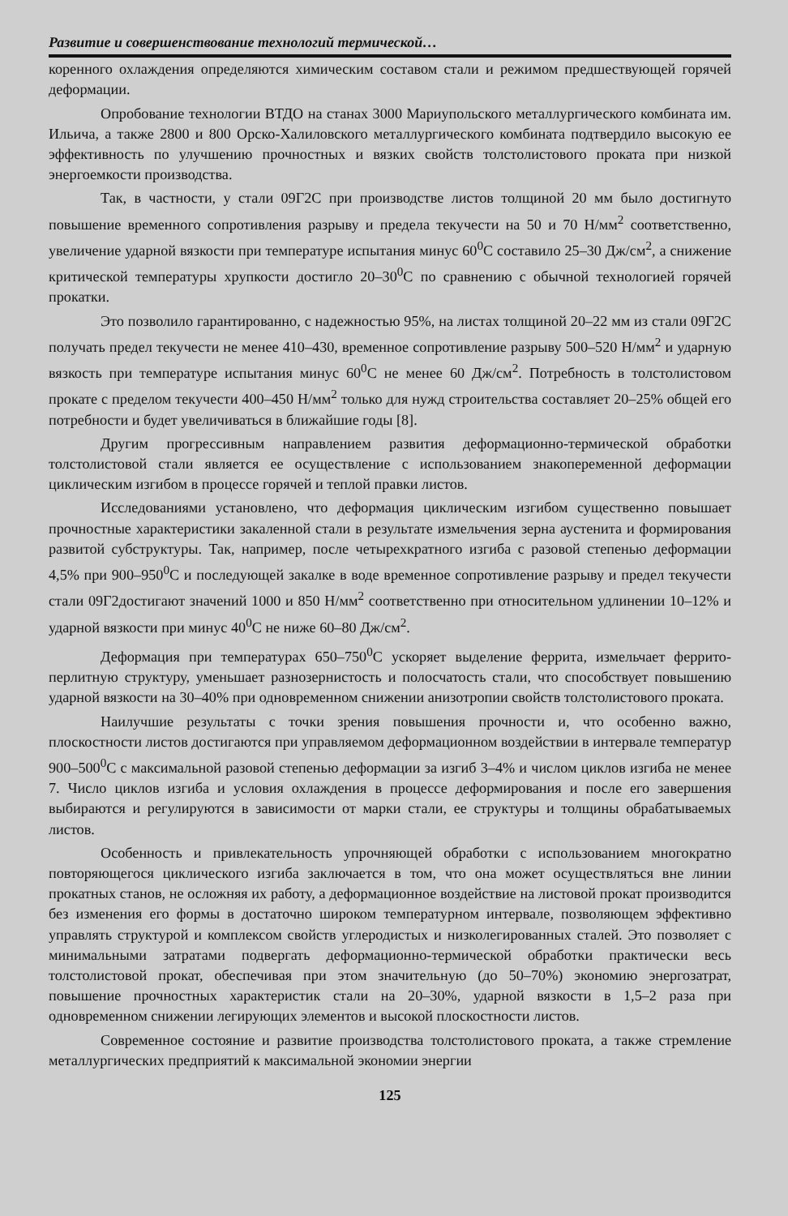Развитие и совершенствование технологий термической…
коренного охлаждения определяются химическим составом стали и режимом предшествующей горячей деформации.
Опробование технологии ВТДО на станах 3000 Мариупольского металлургического комбината им. Ильича, а также 2800 и 800 Орско-Халиловского металлургического комбината подтвердило высокую ее эффективность по улучшению прочностных и вязких свойств толстолистового проката при низкой энергоемкости производства.
Так, в частности, у стали 09Г2С при производстве листов толщиной 20 мм было достигнуто повышение временного сопротивления разрыву и предела текучести на 50 и 70 Н/мм<sup>2</sup> соответственно, увеличение ударной вязкости при температуре испытания минус 60<sup>0</sup>С составило 25–30 Дж/см<sup>2</sup>, а снижение критической температуры хрупкости достигло 20–30<sup>0</sup>С по сравнению с обычной технологией горячей прокатки.
Это позволило гарантированно, с надежностью 95%, на листах толщиной 20–22 мм из стали 09Г2С получать предел текучести не менее 410–430, временное сопротивление разрыву 500–520 Н/мм<sup>2</sup> и ударную вязкость при температуре испытания минус 60<sup>0</sup>С не менее 60 Дж/см<sup>2</sup>. Потребность в толстолистовом прокате с пределом текучести 400–450 Н/мм<sup>2</sup> только для нужд строительства составляет 20–25% общей его потребности и будет увеличиваться в ближайшие годы [8].
Другим прогрессивным направлением развития деформационно-термической обработки толстолистовой стали является ее осуществление с использованием знакопеременной деформации циклическим изгибом в процессе горячей и теплой правки листов.
Исследованиями установлено, что деформация циклическим изгибом существенно повышает прочностные характеристики закаленной стали в результате измельчения зерна аустенита и формирования развитой субструктуры. Так, например, после четырехкратного изгиба с разовой степенью деформации 4,5% при 900–950<sup>0</sup>С и последующей закалке в воде временное сопротивление разрыву и предел текучести стали 09Г2достигают значений 1000 и 850 Н/мм<sup>2</sup> соответственно при относительном удлинении 10–12% и ударной вязкости при минус 40<sup>0</sup>С не ниже 60–80 Дж/см<sup>2</sup>.
Деформация при температурах 650–750<sup>0</sup>С ускоряет выделение феррита, измельчает феррито-перлитную структуру, уменьшает разнозернистость и полосчатость стали, что способствует повышению ударной вязкости на 30–40% при одновременном снижении анизотропии свойств толстолистового проката.
Наилучшие результаты с точки зрения повышения прочности и, что особенно важно, плоскостности листов достигаются при управляемом деформационном воздействии в интервале температур 900–500<sup>0</sup>С с максимальной разовой степенью деформации за изгиб 3–4% и числом циклов изгиба не менее 7. Число циклов изгиба и условия охлаждения в процессе деформирования и после его завершения выбираются и регулируются в зависимости от марки стали, ее структуры и толщины обрабатываемых листов.
Особенность и привлекательность упрочняющей обработки с использованием многократно повторяющегося циклического изгиба заключается в том, что она может осуществляться вне линии прокатных станов, не осложняя их работу, а деформационное воздействие на листовой прокат производится без изменения его формы в достаточно широком температурном интервале, позволяющем эффективно управлять структурой и комплексом свойств углеродистых и низколегированных сталей. Это позволяет с минимальными затратами подвергать деформационно-термической обработки практически весь толстолистовой прокат, обеспечивая при этом значительную (до 50–70%) экономию энергозатрат, повышение прочностных характеристик стали на 20–30%, ударной вязкости в 1,5–2 раза при одновременном снижении легирующих элементов и высокой плоскостности листов.
Современное состояние и развитие производства толстолистового проката, а также стремление металлургических предприятий к максимальной экономии энергии
125